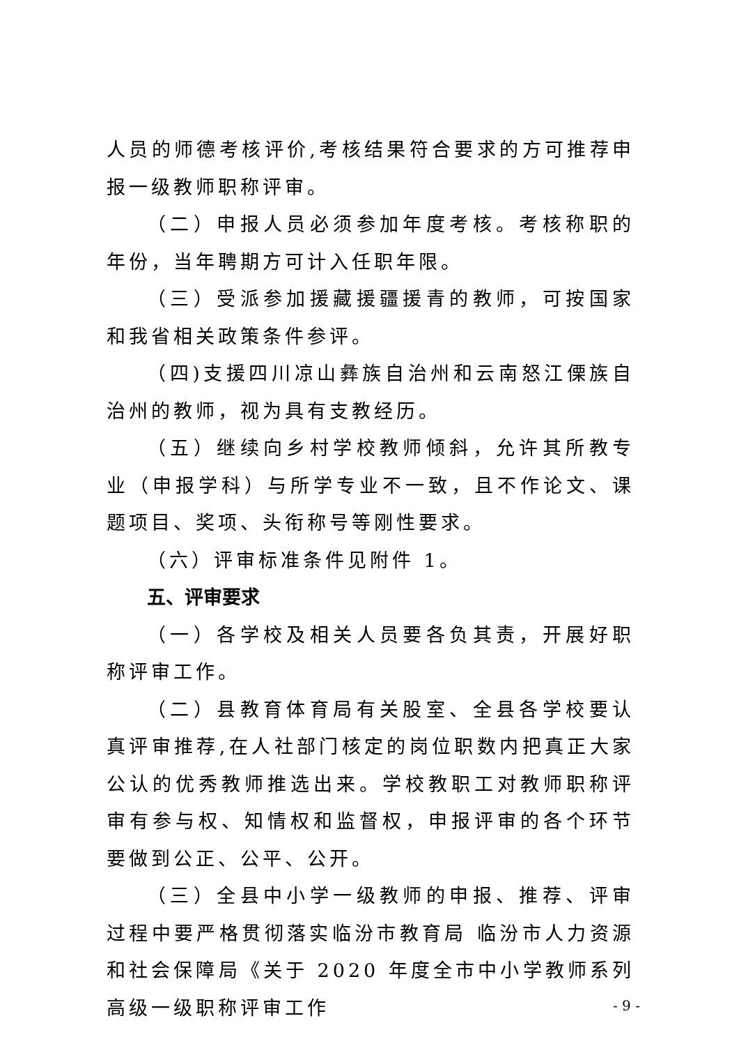人员的师德考核评价,考核结果符合要求的方可推荐申报一级教师职称评审。
（二）申报人员必须参加年度考核。考核称职的年份，当年聘期方可计入任职年限。
（三）受派参加援藏援疆援青的教师，可按国家和我省相关政策条件参评。
（四)支援四川凉山彝族自治州和云南怒江傈族自治州的教师，视为具有支教经历。
（五）继续向乡村学校教师倾斜，允许其所教专业（申报学科）与所学专业不一致，且不作论文、课题项目、奖项、头衔称号等刚性要求。
（六）评审标准条件见附件 1。
五、评审要求
（一）各学校及相关人员要各负其责，开展好职称评审工作。
（二）县教育体育局有关股室、全县各学校要认真评审推荐,在人社部门核定的岗位职数内把真正大家公认的优秀教师推选出来。学校教职工对教师职称评审有参与权、知情权和监督权，申报评审的各个环节要做到公正、公平、公开。
（三）全县中小学一级教师的申报、推荐、评审过程中要严格贯彻落实临汾市教育局 临汾市人力资源和社会保障局《关于 2020 年度全市中小学教师系列高级一级职称评审工作
- 9 -